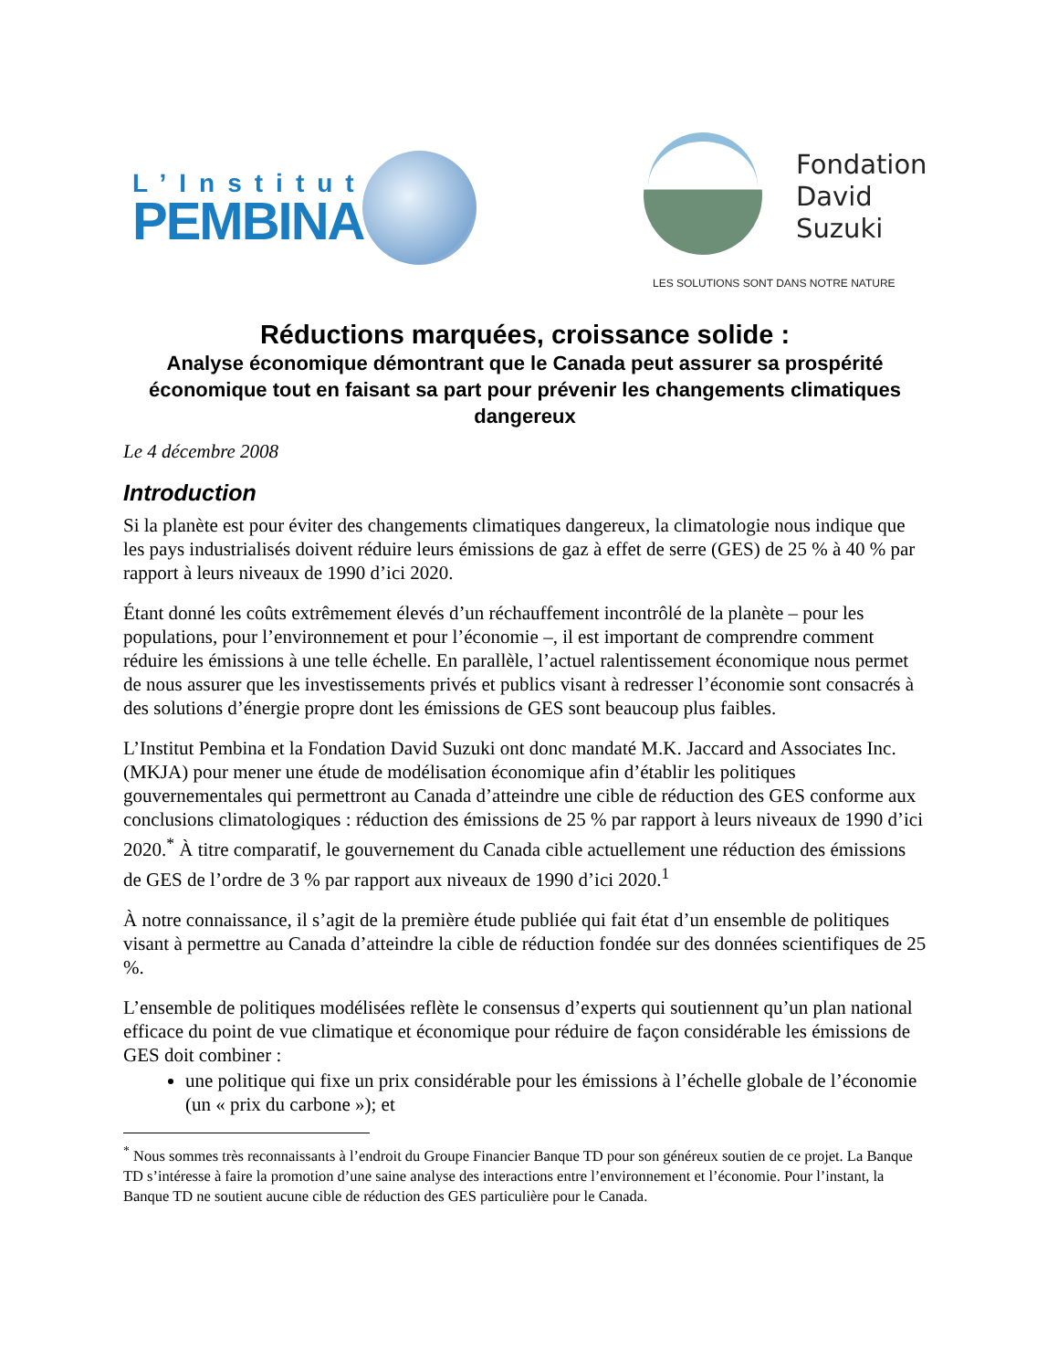L’Institut
PEMBINA
Fondation
David
Suzuki
LES SOLUTIONS SONT DANS NOTRE NATURE
Réductions marquées, croissance solide :
Analyse économique démontrant que le Canada peut assurer sa prospérité économique tout en faisant sa part pour prévenir les changements climatiques dangereux
Le 4 décembre 2008
Introduction
Si la planète est pour éviter des changements climatiques dangereux, la climatologie nous indique que les pays industrialisés doivent réduire leurs émissions de gaz à effet de serre (GES) de 25 % à 40 % par rapport à leurs niveaux de 1990 d’ici 2020.
Étant donné les coûts extrêmement élevés d’un réchauffement incontrôlé de la planète – pour les populations, pour l’environnement et pour l’économie –, il est important de comprendre comment réduire les émissions à une telle échelle. En parallèle, l’actuel ralentissement économique nous permet de nous assurer que les investissements privés et publics visant à redresser l’économie sont consacrés à des solutions d’énergie propre dont les émissions de GES sont beaucoup plus faibles.
L’Institut Pembina et la Fondation David Suzuki ont donc mandaté M.K. Jaccard and Associates Inc. (MKJA) pour mener une étude de modélisation économique afin d’établir les politiques gouvernementales qui permettront au Canada d’atteindre une cible de réduction des GES conforme aux conclusions climatologiques : réduction des émissions de 25 % par rapport à leurs niveaux de 1990 d’ici 2020.<sup>*</sup> À titre comparatif, le gouvernement du Canada cible actuellement une réduction des émissions de GES de l’ordre de 3 % par rapport aux niveaux de 1990 d’ici 2020.<sup>1</sup>
À notre connaissance, il s’agit de la première étude publiée qui fait état d’un ensemble de politiques visant à permettre au Canada d’atteindre la cible de réduction fondée sur des données scientifiques de 25 %.
L’ensemble de politiques modélisées reflète le consensus d’experts qui soutiennent qu’un plan national efficace du point de vue climatique et économique pour réduire de façon considérable les émissions de GES doit combiner :
une politique qui fixe un prix considérable pour les émissions à l’échelle globale de l’économie (un « prix du carbone »); et
<sup>*</sup> Nous sommes très reconnaissants à l’endroit du Groupe Financier Banque TD pour son généreux soutien de ce projet. La Banque TD s’intéresse à faire la promotion d’une saine analyse des interactions entre l’environnement et l’économie. Pour l’instant, la Banque TD ne soutient aucune cible de réduction des GES particulière pour le Canada.